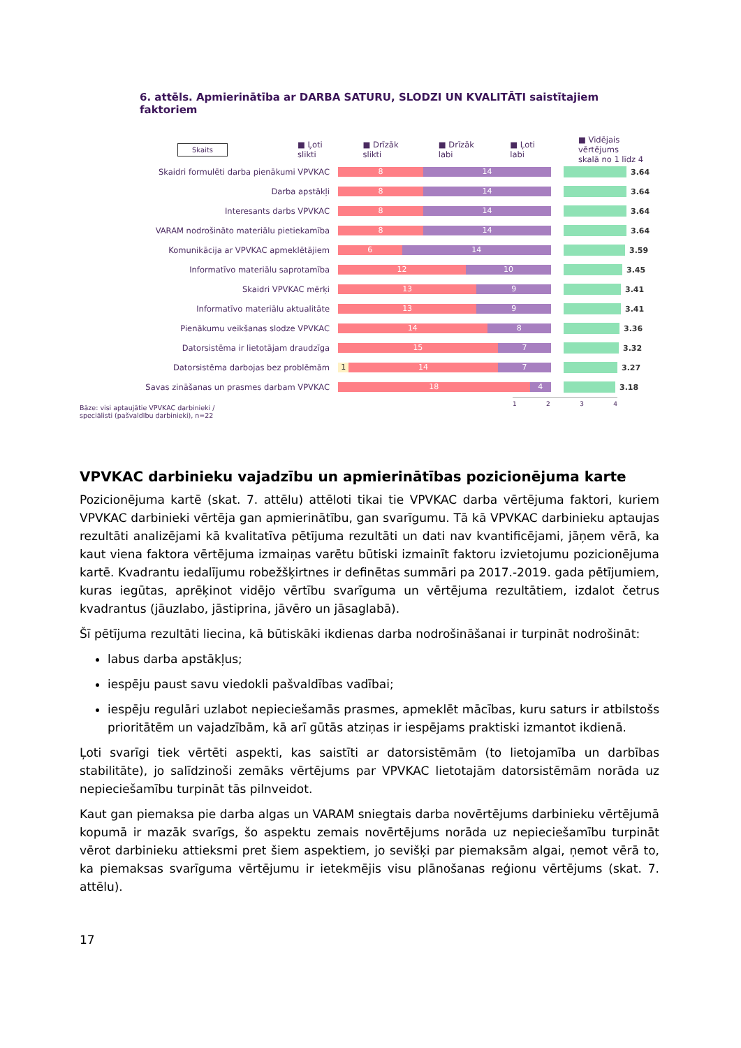6. attēls. Apmierinātība ar DARBA SATURU, SLODZI UN KVALITĀTI saistītajiem faktoriem
Skaits ■ Ļoti slikti ■ Drīzāk slikti ■ Drīzāk labi ■ Ļoti labi ■ Vidējais vērtējums
skalā no 1 līdz 4
Skaidri formulēti darba pienākumi VPVKAC
8 14
3.64
Darba apstākļi
8 14
3.64
Interesants darbs VPVKAC
8 14
3.64
VARAM nodrošināto materiālu pietiekamība
8 14
3.64
Komunikācija ar VPVKAC apmeklētājiem
6 14
3.59
Informatīvo materiālu saprotamība
12 10
3.45
Skaidri VPVKAC mērķi
13 9
3.41
Informatīvo materiālu aktualitāte
13 9
3.41
Pienākumu veikšanas slodze VPVKAC
14 8
3.36
Datorsistēma ir lietotājam draudzīga
15 7
3.32
Datorsistēma darbojas bez problēmām
1 14 7
3.27
Savas zināšanas un prasmes darbam VPVKAC
18 4
3.18
Bāze: visi aptaujātie VPVKAC darbinieki /
speciālisti (pašvaldību darbinieki), n=22
1 2 3 4
VPVKAC darbinieku vajadzību un apmierinātības pozicionējuma karte
Pozicionējuma kartē (skat. 7. attēlu) attēloti tikai tie VPVKAC darba vērtējuma faktori, kuriem VPVKAC darbinieki vērtēja gan apmierinātību, gan svarīgumu. Tā kā VPVKAC darbinieku aptaujas rezultāti analizējami kā kvalitatīva pētījuma rezultāti un dati nav kvantificējami, jāņem vērā, ka kaut viena faktora vērtējuma izmaiņas varētu būtiski izmainīt faktoru izvietojumu pozicionējuma kartē. Kvadrantu iedalījumu robežšķirtnes ir definētas summāri pa 2017.-2019. gada pētījumiem, kuras iegūtas, aprēķinot vidējo vērtību svarīguma un vērtējuma rezultātiem, izdalot četrus kvadrantus (jāuzlabo, jāstiprina, jāvēro un jāsaglabā).
Šī pētījuma rezultāti liecina, kā būtiskāki ikdienas darba nodrošināšanai ir turpināt nodrošināt:
labus darba apstākļus;
iespēju paust savu viedokli pašvaldības vadībai;
iespēju regulāri uzlabot nepieciešamās prasmes, apmeklēt mācības, kuru saturs ir atbilstošs prioritātēm un vajadzībām, kā arī gūtās atziņas ir iespējams praktiski izmantot ikdienā.
Ļoti svarīgi tiek vērtēti aspekti, kas saistīti ar datorsistēmām (to lietojamība un darbības stabilitāte), jo salīdzinoši zemāks vērtējums par VPVKAC lietotajām datorsistēmām norāda uz nepieciešamību turpināt tās pilnveidot.
Kaut gan piemaksa pie darba algas un VARAM sniegtais darba novērtējums darbinieku vērtējumā kopumā ir mazāk svarīgs, šo aspektu zemais novērtējums norāda uz nepieciešamību turpināt vērot darbinieku attieksmi pret šiem aspektiem, jo sevišķi par piemaksām algai, ņemot vērā to, ka piemaksas svarīguma vērtējumu ir ietekmējis visu plānošanas reģionu vērtējums (skat. 7. attēlu).
17